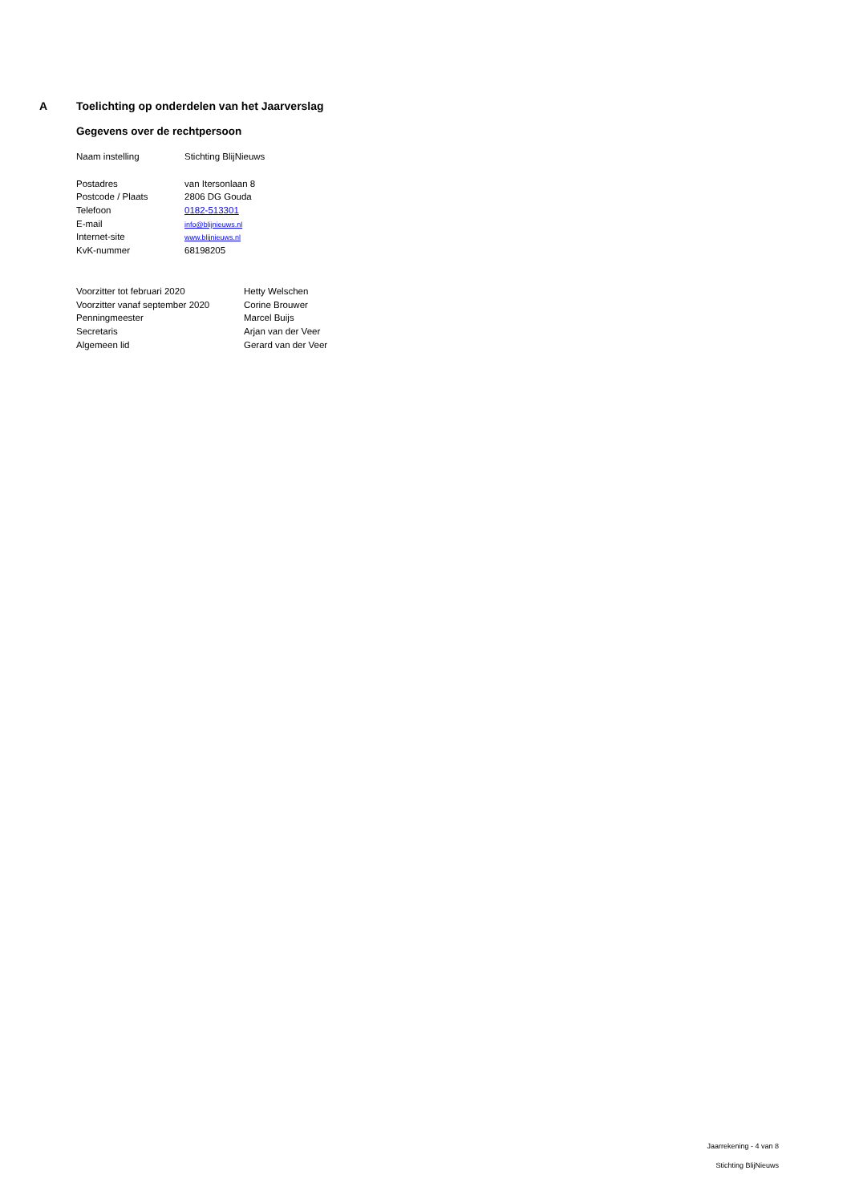A Toelichting op onderdelen van het Jaarverslag
Gegevens over de rechtpersoon
| Naam instelling | Stichting BlijNieuws |
| Postadres | van Itersonlaan 8 |
| Postcode / Plaats | 2806 DG Gouda |
| Telefoon | 0182-513301 |
| E-mail | info@blijnieuws.nl |
| Internet-site | www.blijnieuws.nl |
| KvK-nummer | 68198205 |
| Voorzitter tot februari 2020 | Hetty Welschen |
| Voorzitter vanaf september 2020 | Corine Brouwer |
| Penningmeester | Marcel Buijs |
| Secretaris | Arjan van der Veer |
| Algemeen lid | Gerard van der Veer |
Jaarrekening - 4 van 8
Stichting BlijNieuws